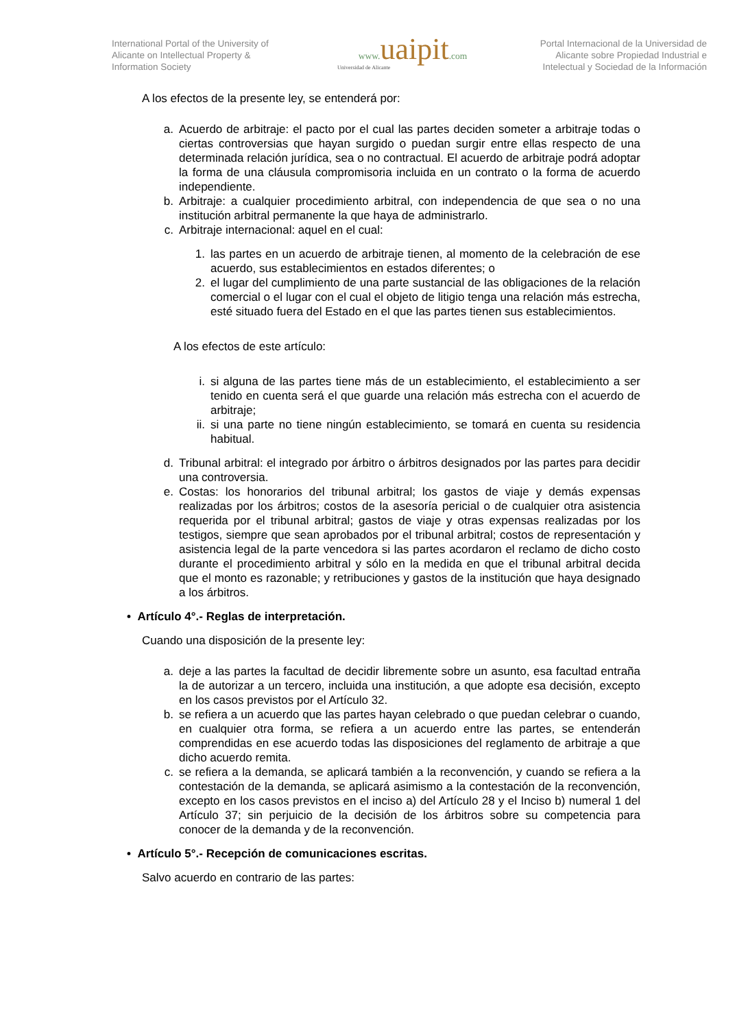International Portal of the University of Alicante on Intellectual Property & Information Society
www.uaipit.com
Universidad de Alicante
Portal Internacional de la Universidad de Alicante sobre Propiedad Industrial e Intelectual y Sociedad de la Información
A los efectos de la presente ley, se entenderá por:
a. Acuerdo de arbitraje: el pacto por el cual las partes deciden someter a arbitraje todas o ciertas controversias que hayan surgido o puedan surgir entre ellas respecto de una determinada relación jurídica, sea o no contractual. El acuerdo de arbitraje podrá adoptar la forma de una cláusula compromisoria incluida en un contrato o la forma de acuerdo independiente.
b. Arbitraje: a cualquier procedimiento arbitral, con independencia de que sea o no una institución arbitral permanente la que haya de administrarlo.
c. Arbitraje internacional: aquel en el cual:
1. las partes en un acuerdo de arbitraje tienen, al momento de la celebración de ese acuerdo, sus establecimientos en estados diferentes; o
2. el lugar del cumplimiento de una parte sustancial de las obligaciones de la relación comercial o el lugar con el cual el objeto de litigio tenga una relación más estrecha, esté situado fuera del Estado en el que las partes tienen sus establecimientos.
A los efectos de este artículo:
i. si alguna de las partes tiene más de un establecimiento, el establecimiento a ser tenido en cuenta será el que guarde una relación más estrecha con el acuerdo de arbitraje;
ii. si una parte no tiene ningún establecimiento, se tomará en cuenta su residencia habitual.
d. Tribunal arbitral: el integrado por árbitro o árbitros designados por las partes para decidir una controversia.
e. Costas: los honorarios del tribunal arbitral; los gastos de viaje y demás expensas realizadas por los árbitros; costos de la asesoría pericial o de cualquier otra asistencia requerida por el tribunal arbitral; gastos de viaje y otras expensas realizadas por los testigos, siempre que sean aprobados por el tribunal arbitral; costos de representación y asistencia legal de la parte vencedora si las partes acordaron el reclamo de dicho costo durante el procedimiento arbitral y sólo en la medida en que el tribunal arbitral decida que el monto es razonable; y retribuciones y gastos de la institución que haya designado a los árbitros.
• Artículo 4°.- Reglas de interpretación.
Cuando una disposición de la presente ley:
a. deje a las partes la facultad de decidir libremente sobre un asunto, esa facultad entraña la de autorizar a un tercero, incluida una institución, a que adopte esa decisión, excepto en los casos previstos por el Artículo 32.
b. se refiera a un acuerdo que las partes hayan celebrado o que puedan celebrar o cuando, en cualquier otra forma, se refiera a un acuerdo entre las partes, se entenderán comprendidas en ese acuerdo todas las disposiciones del reglamento de arbitraje a que dicho acuerdo remita.
c. se refiera a la demanda, se aplicará también a la reconvención, y cuando se refiera a la contestación de la demanda, se aplicará asimismo a la contestación de la reconvención, excepto en los casos previstos en el inciso a) del Artículo 28 y el Inciso b) numeral 1 del Artículo 37; sin perjuicio de la decisión de los árbitros sobre su competencia para conocer de la demanda y de la reconvención.
• Artículo 5°.- Recepción de comunicaciones escritas.
Salvo acuerdo en contrario de las partes: